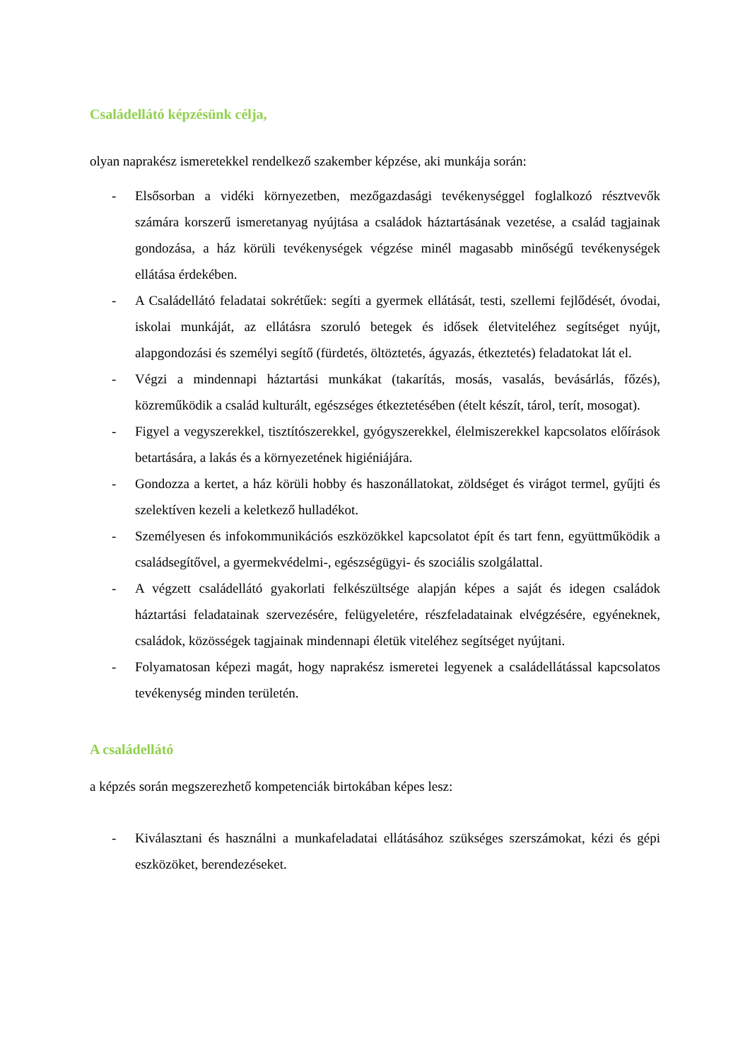Családellátó képzésünk célja,
olyan naprakész ismeretekkel rendelkező szakember képzése, aki munkája során:
- Elsősorban a vidéki környezetben, mezőgazdasági tevékenységgel foglalkozó résztvevők számára korszerű ismeretanyag nyújtása a családok háztartásának vezetése, a család tagjainak gondozása, a ház körüli tevékenységek végzése minél magasabb minőségű tevékenységek ellátása érdekében.
- A Családellátó feladatai sokrétűek: segíti a gyermek ellátását, testi, szellemi fejlődését, óvodai, iskolai munkáját, az ellátásra szoruló betegek és idősek életviteléhez segítséget nyújt, alapgondozási és személyi segítő (fürdetés, öltöztetés, ágyazás, étkeztetés) feladatokat lát el.
- Végzi a mindennapi háztartási munkákat (takarítás, mosás, vasalás, bevásárlás, főzés), közreműködik a család kulturált, egészséges étkeztetésében (ételt készít, tárol, terít, mosogat).
- Figyel a vegyszerekkel, tisztítószerekkel, gyógyszerekkel, élelmiszerekkel kapcsolatos előírások betartására, a lakás és a környezetének higiéniájára.
- Gondozza a kertet, a ház körüli hobby és haszonállatokat, zöldséget és virágot termel, gyűjti és szelektíven kezeli a keletkező hulladékot.
- Személyesen és infokommunikációs eszközökkel kapcsolatot épít és tart fenn, együttműködik a családsegítővel, a gyermekvédelmi-, egészségügyi- és szociális szolgálattal.
- A végzett családellátó gyakorlati felkészültsége alapján képes a saját és idegen családok háztartási feladatainak szervezésére, felügyeletére, részfeladatainak elvégzésére, egyéneknek, családok, közösségek tagjainak mindennapi életük viteléhez segítséget nyújtani.
- Folyamatosan képezi magát, hogy naprakész ismeretei legyenek a családellátással kapcsolatos tevékenység minden területén.
A családellátó
a képzés során megszerezhető kompetenciák birtokában képes lesz:
- Kiválasztani és használni a munkafeladatai ellátásához szükséges szerszámokat, kézi és gépi eszközöket, berendezéseket.